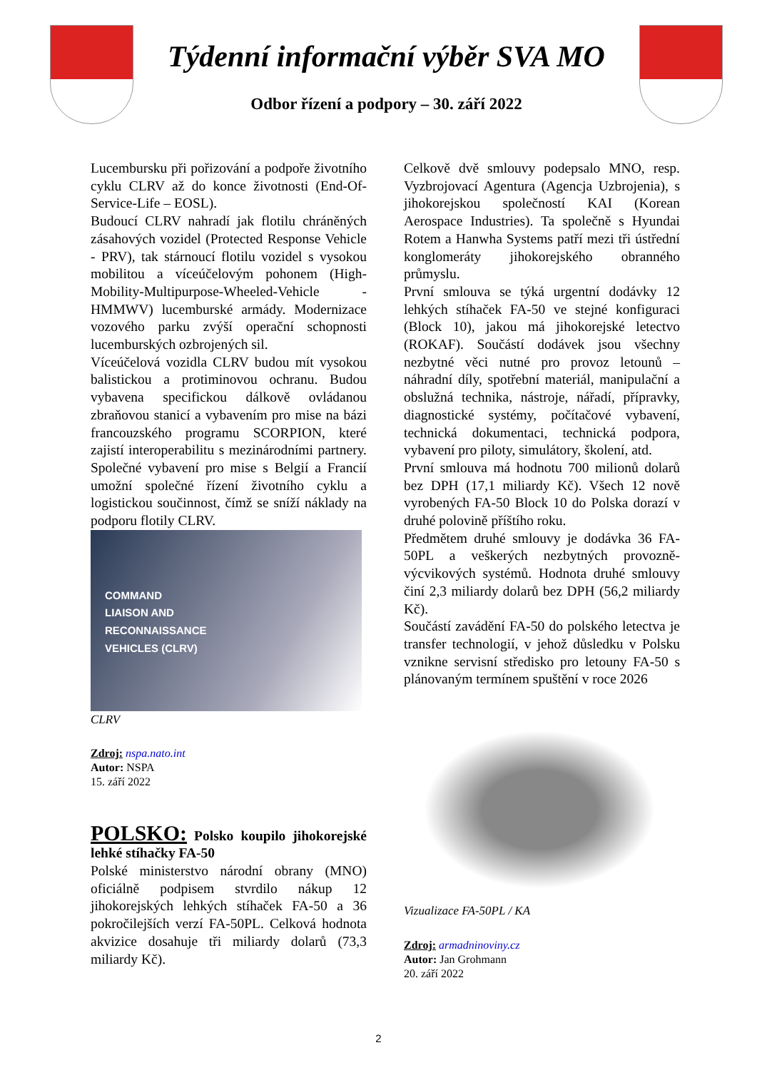Týdenní informační výběr SVA MO
Odbor řízení a podpory – 30. září 2022
Lucembursku při pořizování a podpoře životního cyklu CLRV až do konce životnosti (End-Of-Service-Life – EOSL).
Budoucí CLRV nahradí jak flotilu chráněných zásahových vozidel (Protected Response Vehicle - PRV), tak stárnoucí flotilu vozidel s vysokou mobilitou a víceúčelovým pohonem (High-Mobility-Multipurpose-Wheeled-Vehicle - HMMWV) lucemburské armády. Modernizace vozového parku zvýší operační schopnosti lucemburských ozbrojených sil.
Víceúčelová vozidla CLRV budou mít vysokou balistickou a protiminovou ochranu. Budou vybavena specifickou dálkově ovládanou zbraňovou stanicí a vybavením pro mise na bázi francouzského programu SCORPION, které zajistí interoperabilitu s mezinárodními partnery. Společné vybavení pro mise s Belgií a Francií umožní společné řízení životního cyklu a logistickou součinnost, čímž se sníží náklady na podporu flotily CLRV.
COMMAND
LIAISON AND
RECONNAISSANCE
VEHICLES (CLRV)
CLRV
Zdroj: nspa.nato.int
Autor: NSPA
15. září 2022
POLSKO: Polsko koupilo jihokorejské lehké stíhačky FA-50
Polské ministerstvo národní obrany (MNO) oficiálně podpisem stvrdilo nákup 12 jihokorejských lehkých stíhaček FA-50 a 36 pokročilejších verzí FA-50PL. Celková hodnota akvizice dosahuje tři miliardy dolarů (73,3 miliardy Kč).
Celkově dvě smlouvy podepsalo MNO, resp. Vyzbrojovací Agentura (Agencja Uzbrojenia), s jihokorejskou společností KAI (Korean Aerospace Industries). Ta společně s Hyundai Rotem a Hanwha Systems patří mezi tři ústřední konglomeráty jihokorejského obranného průmyslu.
První smlouva se týká urgentní dodávky 12 lehkých stíhaček FA-50 ve stejné konfiguraci (Block 10), jakou má jihokorejské letectvo (ROKAF). Součástí dodávek jsou všechny nezbytné věci nutné pro provoz letounů – náhradní díly, spotřební materiál, manipulační a obslužná technika, nástroje, nářadí, přípravky, diagnostické systémy, počítačové vybavení, technická dokumentaci, technická podpora, vybavení pro piloty, simulátory, školení, atd.
První smlouva má hodnotu 700 milionů dolarů bez DPH (17,1 miliardy Kč). Všech 12 nově vyrobených FA-50 Block 10 do Polska dorazí v druhé polovině příštího roku.
Předmětem druhé smlouvy je dodávka 36 FA-50PL a veškerých nezbytných provozně-výcvikových systémů. Hodnota druhé smlouvy činí 2,3 miliardy dolarů bez DPH (56,2 miliardy Kč).
Součástí zavádění FA-50 do polského letectva je transfer technologií, v jehož důsledku v Polsku vznikne servisní středisko pro letouny FA-50 s plánovaným termínem spuštění v roce 2026
Vizualizace FA-50PL / KA
Zdroj: armadninoviny.cz
Autor: Jan Grohmann
20. září 2022
2